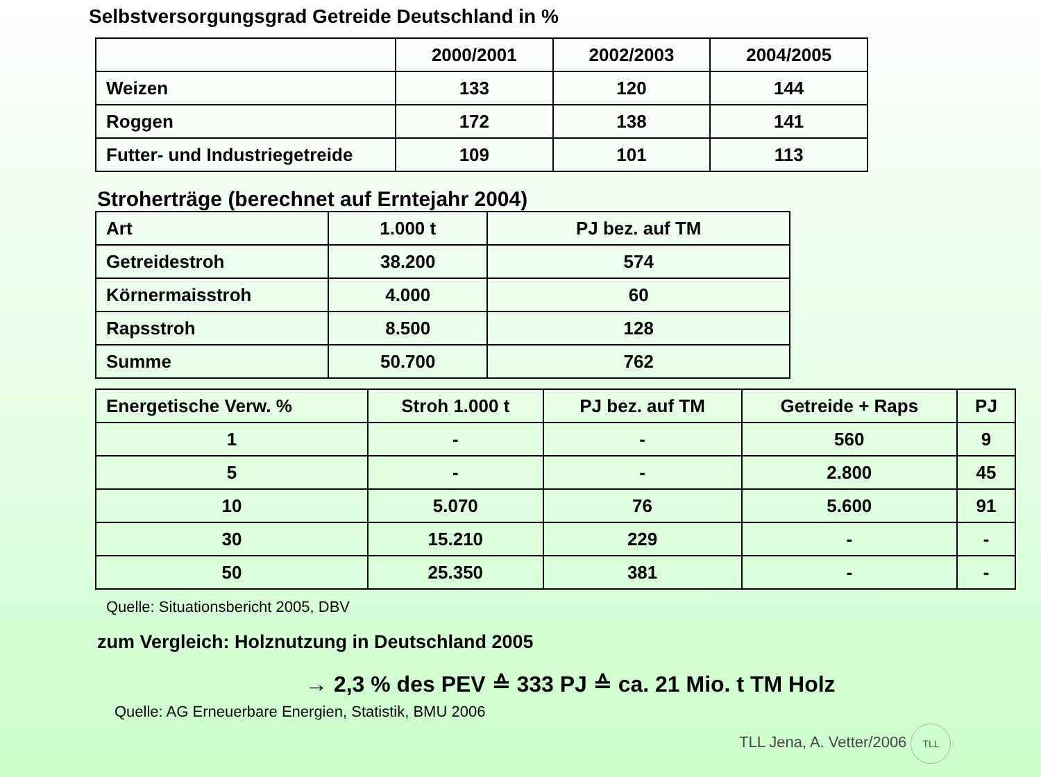Selbstversorgungsgrad Getreide Deutschland in %
| | 2000/2001 | 2002/2003 | 2004/2005 |
| --- | --- | --- | --- |
| Weizen | 133 | 120 | 144 |
| Roggen | 172 | 138 | 141 |
| Futter- und Industriegetreide | 109 | 101 | 113 |
Stroherträge (berechnet auf Erntejahr 2004)
| Art | 1.000 t | PJ bez. auf TM |
| Getreidestroh | 38.200 | 574 |
| Körnermaisstroh | 4.000 | 60 |
| Rapsstroh | 8.500 | 128 |
| Summe | 50.700 | 762 |
| Energetische Verw. % | Stroh 1.000 t | PJ bez. auf TM | Getreide + Raps | PJ |
| --- | --- | --- | --- | --- |
| 1 | - | - | 560 | 9 |
| 5 | - | - | 2.800 | 45 |
| 10 | 5.070 | 76 | 5.600 | 91 |
| 30 | 15.210 | 229 | - | - |
| 50 | 25.350 | 381 | - | - |
Quelle: Situationsbericht 2005, DBV
zum Vergleich: Holznutzung in Deutschland 2005
→ 2,3 % des PEV ≙ 333 PJ ≙ ca. 21 Mio. t TM Holz
Quelle: AG Erneuerbare Energien, Statistik, BMU 2006
TLL Jena, A. Vetter/2006 TLL